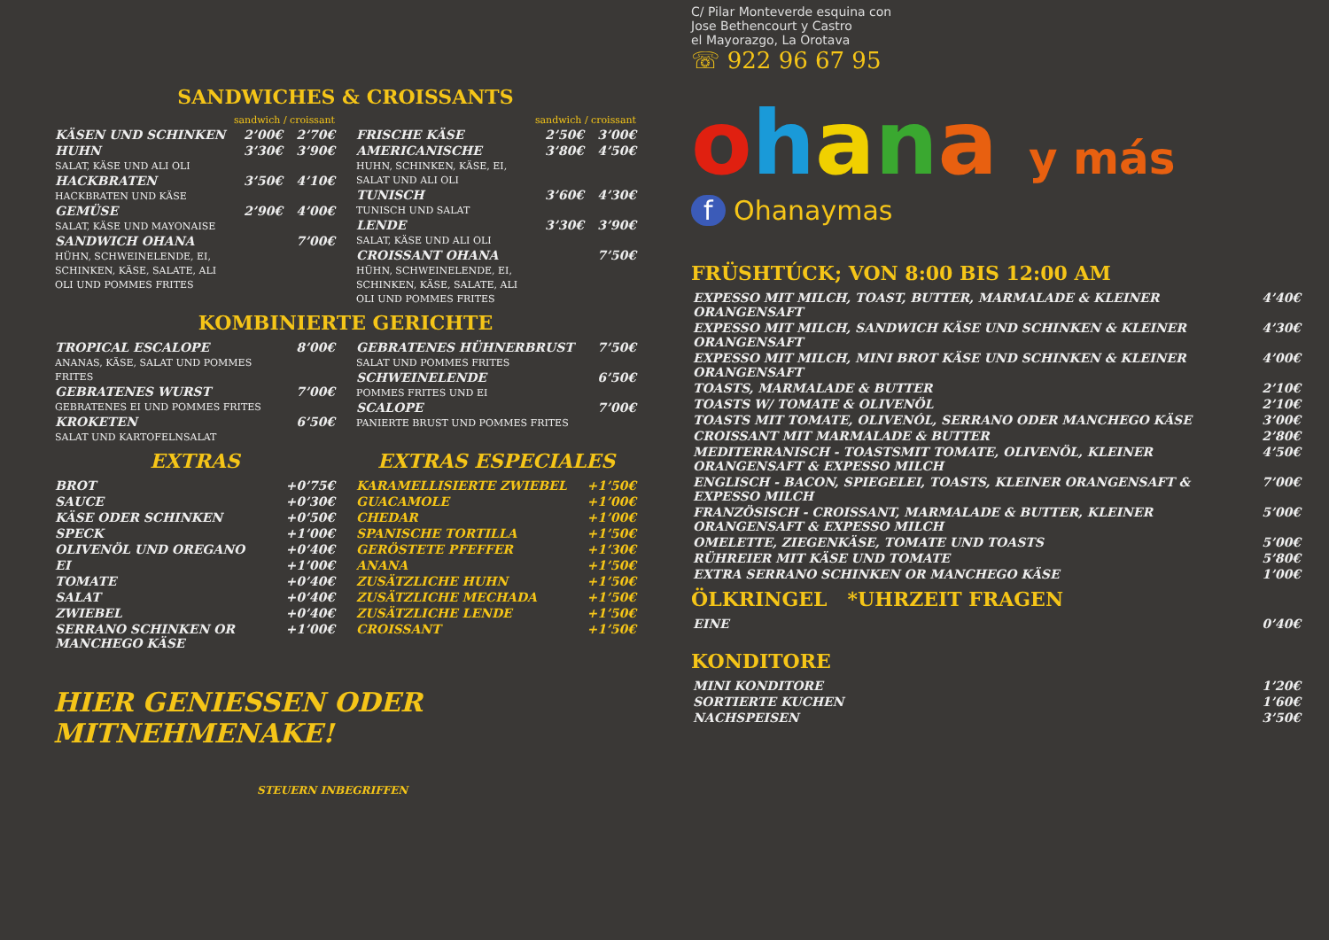SANDWICHES & CROISSANTS
| | sandwich / croissant | |
| KÄSEN UND SCHINKEN | 2’00€ | 2’70€ |
| HUHN SALAT, KÄSE UND ALI OLI | 3’30€ | 3’90€ |
| HACKBRATEN HACKBRATEN UND KÄSE | 3’50€ | 4’10€ |
| GEMÜSE SALAT, KÄSE UND MAYONAISE | 2’90€ | 4’00€ |
| SANDWICH OHANA HÜHN, SCHWEINELENDE, EI, SCHINKEN, KÄSE, SALATE, ALI OLI UND POMMES FRITES | 7’00€ | |
| | sandwich / croissant | |
| FRISCHE KÄSE | 2’50€ | 3’00€ |
| AMERICANISCHE HUHN, SCHINKEN, KÄSE, EI, SALAT UND ALI OLI | 3’80€ | 4’50€ |
| TUNISCH TUNISCH UND SALAT | 3’60€ | 4’30€ |
| LENDE SALAT, KÄSE UND ALI OLI | 3’30€ | 3’90€ |
| CROISSANT OHANA HÜHN, SCHWEINELENDE, EI, SCHINKEN, KÄSE, SALATE, ALI OLI UND POMMES FRITES | 7’50€ | |
KOMBINIERTE GERICHTE
| TROPICAL ESCALOPE ANANAS, KÄSE, SALAT UND POMMES FRITES | 8’00€ |
| GEBRATENES WURST GEBRATENES EI UND POMMES FRITES | 7’00€ |
| KROKETEN SALAT UND KARTOFELNSALAT | 6’50€ |
| GEBRATENES HÜHNERBRUST SALAT UND POMMES FRITES | 7’50€ |
| SCHWEINELENDE POMMES FRITES UND EI | 6’50€ |
| SCALOPE PANIERTE BRUST UND POMMES FRITES | 7’00€ |
EXTRAS
| BROT | +0’75€ |
| SAUCE | +0’30€ |
| KÄSE ODER SCHINKEN | +0’50€ |
| SPECK | +1’00€ |
| OLIVENÖL UND OREGANO | +0’40€ |
| EI | +1’00€ |
| TOMATE | +0’40€ |
| SALAT | +0’40€ |
| ZWIEBEL | +0’40€ |
| SERRANO SCHINKEN OR MANCHEGO KÄSE | +1’00€ |
EXTRAS ESPECIALES
| KARAMELLISIERTE ZWIEBEL | +1’50€ |
| GUACAMOLE | +1’00€ |
| CHEDAR | +1’00€ |
| SPANISCHE TORTILLA | +1’50€ |
| GERÖSTETE PFEFFER | +1’30€ |
| ANANA | +1’50€ |
| ZUSÄTZLICHE HUHN | +1’50€ |
| ZUSÄTZLICHE MECHADA | +1’50€ |
| ZUSÄTZLICHE LENDE | +1’50€ |
| CROISSANT | +1’50€ |
HIER GENIESSEN ODER MITNEHMENAKE!
STEUERN INBEGRIFFEN
C/ Pilar Monteverde esquina con
Jose Bethencourt y Castro
el Mayorazgo, La Orotava
☏ 922 96 67 95
ohana y más
f Ohanaymas
FRÜSHTÚCK; VON 8:00 BIS 12:00 AM
| EXPESSO MIT MILCH, TOAST, BUTTER, MARMALADE & KLEINER ORANGENSAFT | 4’40€ |
| EXPESSO MIT MILCH, SANDWICH KÄSE UND SCHINKEN & KLEINER ORANGENSAFT | 4’30€ |
| EXPESSO MIT MILCH, MINI BROT KÄSE UND SCHINKEN & KLEINER ORANGENSAFT | 4’00€ |
| TOASTS, MARMALADE & BUTTER | 2’10€ |
| TOASTS W/ TOMATE & OLIVENÖL | 2’10€ |
| TOASTS MIT TOMATE, OLIVENÓL, SERRANO ODER MANCHEGO KÄSE | 3’00€ |
| CROISSANT MIT MARMALADE & BUTTER | 2’80€ |
| MEDITERRANISCH - TOASTSMIT TOMATE, OLIVENÖL, KLEINER ORANGENSAFT & EXPESSO MILCH | 4’50€ |
| ENGLISCH - BACON, SPIEGELEI, TOASTS, KLEINER ORANGENSAFT & EXPESSO MILCH | 7’00€ |
| FRANZÖSISCH - CROISSANT, MARMALADE & BUTTER, KLEINER ORANGENSAFT & EXPESSO MILCH | 5’00€ |
| OMELETTE, ZIEGENKÄSE, TOMATE UND TOASTS | 5’00€ |
| RÜHREIER MIT KÄSE UND TOMATE | 5’80€ |
| EXTRA SERRANO SCHINKEN OR MANCHEGO KÄSE | 1’00€ |
ÖLKRINGEL *UHRZEIT FRAGEN
| EINE | 0’40€ |
KONDITORE
| MINI KONDITORE | 1’20€ |
| SORTIERTE KUCHEN | 1’60€ |
| NACHSPEISEN | 3’50€ |